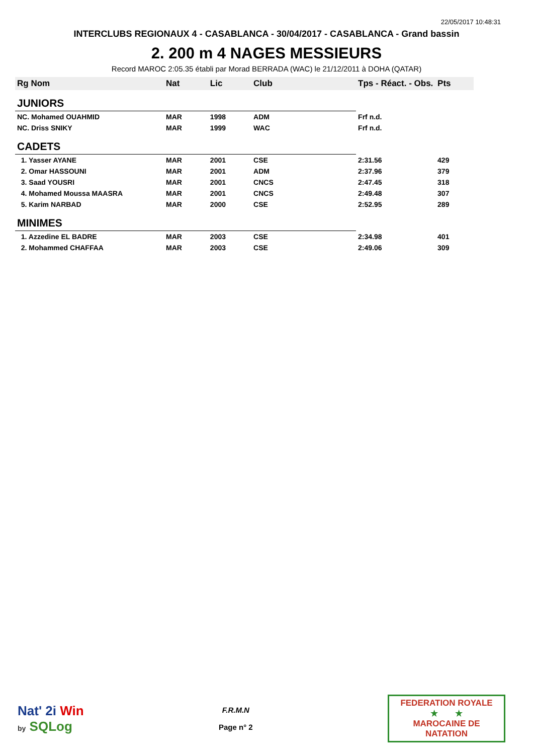22/05/2017 10:48:31
INTERCLUBS REGIONAUX 4 - CASABLANCA - 30/04/2017 - CASABLANCA - Grand bassin
2. 200 m 4 NAGES MESSIEURS
Record MAROC 2:05.35 établi par Morad BERRADA (WAC) le 21/12/2011 à DOHA (QATAR)
| Rg Nom | | Nat | Lic | Club | Tps - Réact. - Obs. | Pts |
| --- | --- | --- | --- | --- | --- | --- |
| JUNIORS | | | | | | |
| NC. Mohamed OUAHMID | | MAR | 1998 | ADM | Frf n.d. | |
| NC. Driss SNIKY | | MAR | 1999 | WAC | Frf n.d. | |
| CADETS | | | | | | |
| 1. Yasser AYANE | | MAR | 2001 | CSE | 2:31.56 | 429 |
| 2. Omar HASSOUNI | | MAR | 2001 | ADM | 2:37.96 | 379 |
| 3. Saad YOUSRI | | MAR | 2001 | CNCS | 2:47.45 | 318 |
| 4. Mohamed Moussa MAASRA | | MAR | 2001 | CNCS | 2:49.48 | 307 |
| 5. Karim NARBAD | | MAR | 2000 | CSE | 2:52.95 | 289 |
| MINIMES | | | | | | |
| 1. Azzedine EL BADRE | | MAR | 2003 | CSE | 2:34.98 | 401 |
| 2. Mohammed CHAFFAA | | MAR | 2003 | CSE | 2:49.06 | 309 |
Nat' 2i Win
by SQLog
F.R.M.N
Page n° 2
FEDERATION ROYALE
★ ★
MAROCAINE DE NATATION